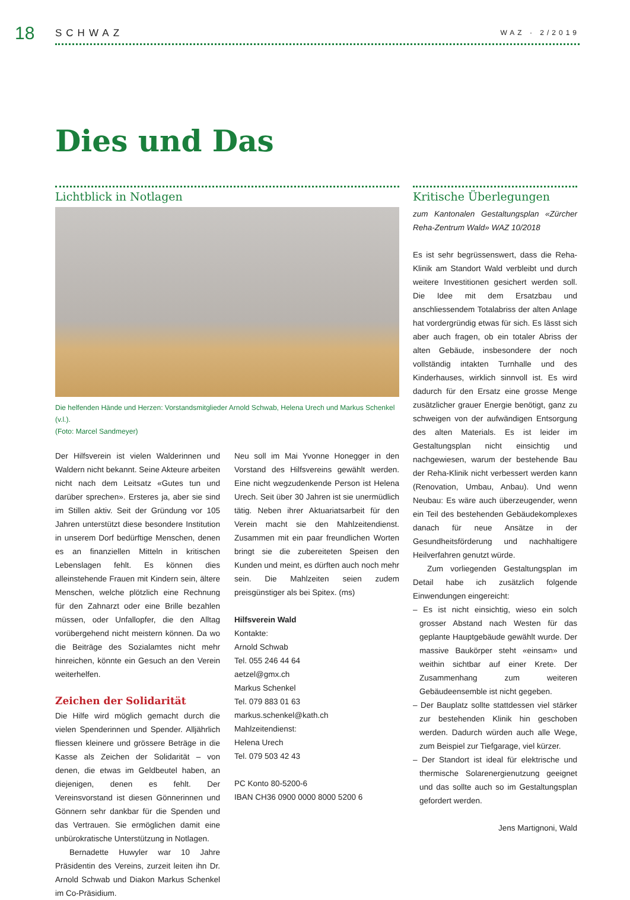18 SCHWAZ WAZ · 2/2019
Dies und Das
Lichtblick in Notlagen
Die helfenden Hände und Herzen: Vorstandsmitglieder Arnold Schwab, Helena Urech und Markus Schenkel (v.l.).
(Foto: Marcel Sandmeyer)
Der Hilfsverein ist vielen Walderinnen und Waldern nicht bekannt. Seine Akteure arbeiten nicht nach dem Leitsatz «Gutes tun und darüber sprechen». Ersteres ja, aber sie sind im Stillen aktiv. Seit der Gründung vor 105 Jahren unterstützt diese besondere Institution in unserem Dorf bedürftige Menschen, denen es an finanziellen Mitteln in kritischen Lebenslagen fehlt. Es können dies alleinstehende Frauen mit Kindern sein, ältere Menschen, welche plötzlich eine Rechnung für den Zahnarzt oder eine Brille bezahlen müssen, oder Unfallopfer, die den Alltag vorübergehend nicht meistern können. Da wo die Beiträge des Sozialamtes nicht mehr hinreichen, könnte ein Gesuch an den Verein weiterhelfen.
Zeichen der Solidarität
Die Hilfe wird möglich gemacht durch die vielen Spenderinnen und Spender. Alljährlich fliessen kleinere und grössere Beträge in die Kasse als Zeichen der Solidarität – von denen, die etwas im Geldbeutel haben, an diejenigen, denen es fehlt. Der Vereinsvorstand ist diesen Gönnerinnen und Gönnern sehr dankbar für die Spenden und das Vertrauen. Sie ermöglichen damit eine unbürokratische Unterstützung in Notlagen.
Bernadette Huwyler war 10 Jahre Präsidentin des Vereins, zurzeit leiten ihn Dr. Arnold Schwab und Diakon Markus Schenkel im Co-Präsidium.
Neu soll im Mai Yvonne Honegger in den Vorstand des Hilfsvereins gewählt werden. Eine nicht wegzudenkende Person ist Helena Urech. Seit über 30 Jahren ist sie unermüdlich tätig. Neben ihrer Aktuariatsarbeit für den Verein macht sie den Mahlzeitendienst. Zusammen mit ein paar freundlichen Worten bringt sie die zubereiteten Speisen den Kunden und meint, es dürften auch noch mehr sein. Die Mahlzeiten seien zudem preisgünstiger als bei Spitex. (ms)
Hilfsverein Wald
Kontakte:
Arnold Schwab
Tel. 055 246 44 64
aetzel@gmx.ch
Markus Schenkel
Tel. 079 883 01 63
markus.schenkel@kath.ch
Mahlzeitendienst:
Helena Urech
Tel. 079 503 42 43
PC Konto 80-5200-6
IBAN CH36 0900 0000 8000 5200 6
Kritische Überlegungen
zum Kantonalen Gestaltungsplan «Zürcher Reha-Zentrum Wald» WAZ 10/2018
Es ist sehr begrüssenswert, dass die Reha-Klinik am Standort Wald verbleibt und durch weitere Investitionen gesichert werden soll. Die Idee mit dem Ersatzbau und anschliessendem Totalabriss der alten Anlage hat vordergründig etwas für sich. Es lässt sich aber auch fragen, ob ein totaler Abriss der alten Gebäude, insbesondere der noch vollständig intakten Turnhalle und des Kinderhauses, wirklich sinnvoll ist. Es wird dadurch für den Ersatz eine grosse Menge zusätzlicher grauer Energie benötigt, ganz zu schweigen von der aufwändigen Entsorgung des alten Materials. Es ist leider im Gestaltungsplan nicht einsichtig und nachgewiesen, warum der bestehende Bau der Reha-Klinik nicht verbessert werden kann (Renovation, Umbau, Anbau). Und wenn Neubau: Es wäre auch überzeugender, wenn ein Teil des bestehenden Gebäudekomplexes danach für neue Ansätze in der Gesundheitsförderung und nachhaltigere Heilverfahren genutzt würde.
Zum vorliegenden Gestaltungsplan im Detail habe ich zusätzlich folgende Einwendungen eingereicht:
– Es ist nicht einsichtig, wieso ein solch grosser Abstand nach Westen für das geplante Hauptgebäude gewählt wurde. Der massive Baukörper steht «einsam» und weithin sichtbar auf einer Krete. Der Zusammenhang zum weiteren Gebäudeensemble ist nicht gegeben.
– Der Bauplatz sollte stattdessen viel stärker zur bestehenden Klinik hin geschoben werden. Dadurch würden auch alle Wege, zum Beispiel zur Tiefgarage, viel kürzer.
– Der Standort ist ideal für elektrische und thermische Solarenergienutzung geeignet und das sollte auch so im Gestaltungsplan gefordert werden.
Jens Martignoni, Wald